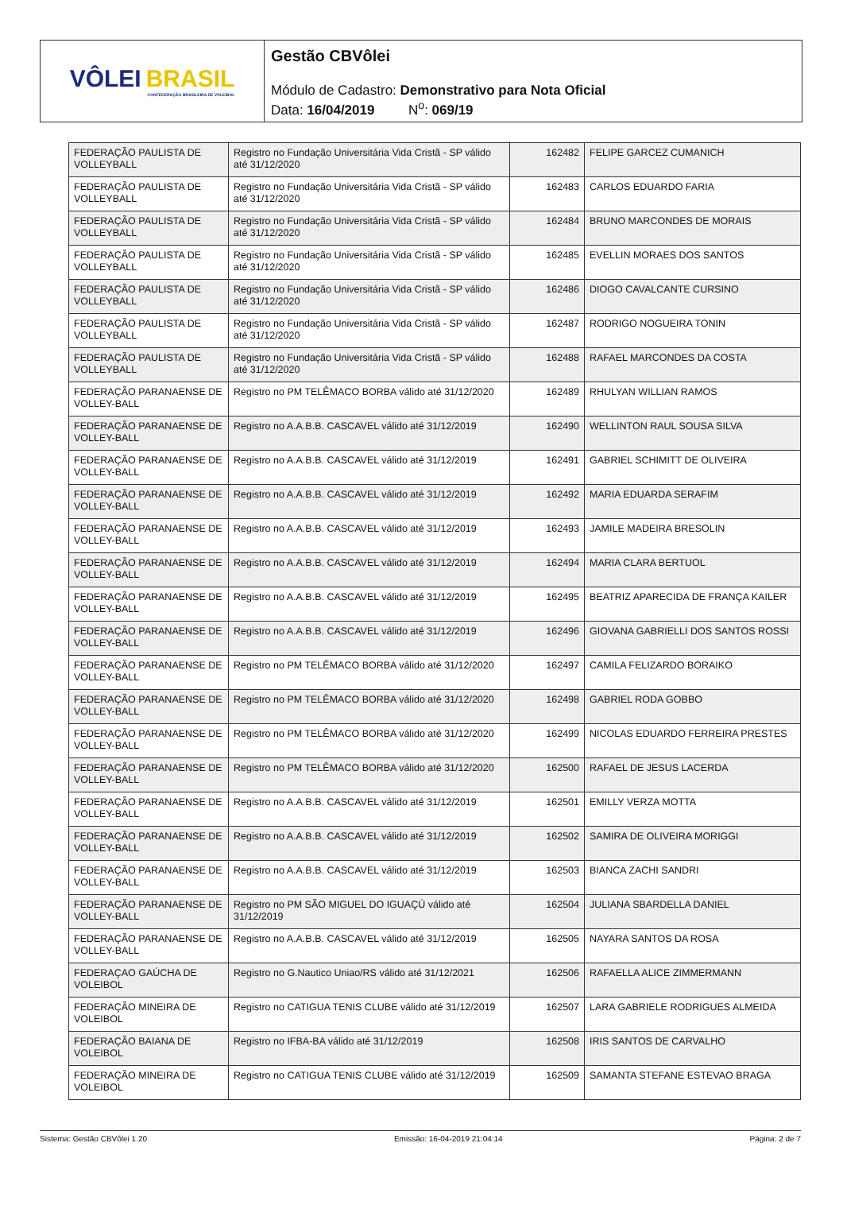VÔLEI BRASIL
CONFEDERAÇÃO BRASILEIRA DE VOLEIBOL
Gestão CBVôlei
Módulo de Cadastro: Demonstrativo para Nota Oficial
Data: 16/04/2019 N<sup>o</sup>: 069/19
| FEDERAÇÃO PAULISTA DE VOLLEYBALL | Registro no Fundação Universitária Vida Cristã - SP válido até 31/12/2020 | 162482 | FELIPE GARCEZ CUMANICH |
| FEDERAÇÃO PAULISTA DE VOLLEYBALL | Registro no Fundação Universitária Vida Cristã - SP válido até 31/12/2020 | 162483 | CARLOS EDUARDO FARIA |
| FEDERAÇÃO PAULISTA DE VOLLEYBALL | Registro no Fundação Universitária Vida Cristã - SP válido até 31/12/2020 | 162484 | BRUNO MARCONDES DE MORAIS |
| FEDERAÇÃO PAULISTA DE VOLLEYBALL | Registro no Fundação Universitária Vida Cristã - SP válido até 31/12/2020 | 162485 | EVELLIN MORAES DOS SANTOS |
| FEDERAÇÃO PAULISTA DE VOLLEYBALL | Registro no Fundação Universitária Vida Cristã - SP válido até 31/12/2020 | 162486 | DIOGO CAVALCANTE CURSINO |
| FEDERAÇÃO PAULISTA DE VOLLEYBALL | Registro no Fundação Universitária Vida Cristã - SP válido até 31/12/2020 | 162487 | RODRIGO NOGUEIRA TONIN |
| FEDERAÇÃO PAULISTA DE VOLLEYBALL | Registro no Fundação Universitária Vida Cristã - SP válido até 31/12/2020 | 162488 | RAFAEL MARCONDES DA COSTA |
| FEDERAÇÃO PARANAENSE DE VOLLEY-BALL | Registro no PM TELÊMACO BORBA válido até 31/12/2020 | 162489 | RHULYAN WILLIAN RAMOS |
| FEDERAÇÃO PARANAENSE DE VOLLEY-BALL | Registro no A.A.B.B. CASCAVEL válido até 31/12/2019 | 162490 | WELLINTON RAUL SOUSA SILVA |
| FEDERAÇÃO PARANAENSE DE VOLLEY-BALL | Registro no A.A.B.B. CASCAVEL válido até 31/12/2019 | 162491 | GABRIEL SCHIMITT DE OLIVEIRA |
| FEDERAÇÃO PARANAENSE DE VOLLEY-BALL | Registro no A.A.B.B. CASCAVEL válido até 31/12/2019 | 162492 | MARIA EDUARDA SERAFIM |
| FEDERAÇÃO PARANAENSE DE VOLLEY-BALL | Registro no A.A.B.B. CASCAVEL válido até 31/12/2019 | 162493 | JAMILE MADEIRA BRESOLIN |
| FEDERAÇÃO PARANAENSE DE VOLLEY-BALL | Registro no A.A.B.B. CASCAVEL válido até 31/12/2019 | 162494 | MARIA CLARA BERTUOL |
| FEDERAÇÃO PARANAENSE DE VOLLEY-BALL | Registro no A.A.B.B. CASCAVEL válido até 31/12/2019 | 162495 | BEATRIZ APARECIDA DE FRANÇA KAILER |
| FEDERAÇÃO PARANAENSE DE VOLLEY-BALL | Registro no A.A.B.B. CASCAVEL válido até 31/12/2019 | 162496 | GIOVANA GABRIELLI DOS SANTOS ROSSI |
| FEDERAÇÃO PARANAENSE DE VOLLEY-BALL | Registro no PM TELÊMACO BORBA válido até 31/12/2020 | 162497 | CAMILA FELIZARDO BORAIKO |
| FEDERAÇÃO PARANAENSE DE VOLLEY-BALL | Registro no PM TELÊMACO BORBA válido até 31/12/2020 | 162498 | GABRIEL RODA GOBBO |
| FEDERAÇÃO PARANAENSE DE VOLLEY-BALL | Registro no PM TELÊMACO BORBA válido até 31/12/2020 | 162499 | NICOLAS EDUARDO FERREIRA PRESTES |
| FEDERAÇÃO PARANAENSE DE VOLLEY-BALL | Registro no PM TELÊMACO BORBA válido até 31/12/2020 | 162500 | RAFAEL DE JESUS LACERDA |
| FEDERAÇÃO PARANAENSE DE VOLLEY-BALL | Registro no A.A.B.B. CASCAVEL válido até 31/12/2019 | 162501 | EMILLY VERZA MOTTA |
| FEDERAÇÃO PARANAENSE DE VOLLEY-BALL | Registro no A.A.B.B. CASCAVEL válido até 31/12/2019 | 162502 | SAMIRA DE OLIVEIRA MORIGGI |
| FEDERAÇÃO PARANAENSE DE VOLLEY-BALL | Registro no A.A.B.B. CASCAVEL válido até 31/12/2019 | 162503 | BIANCA ZACHI SANDRI |
| FEDERAÇÃO PARANAENSE DE VOLLEY-BALL | Registro no PM SÃO MIGUEL DO IGUAÇÚ válido até 31/12/2019 | 162504 | JULIANA SBARDELLA DANIEL |
| FEDERAÇÃO PARANAENSE DE VOLLEY-BALL | Registro no A.A.B.B. CASCAVEL válido até 31/12/2019 | 162505 | NAYARA SANTOS DA ROSA |
| FEDERAÇAO GAÚCHA DE VOLEIBOL | Registro no G.Nautico Uniao/RS válido até 31/12/2021 | 162506 | RAFAELLA ALICE ZIMMERMANN |
| FEDERAÇÃO MINEIRA DE VOLEIBOL | Registro no CATIGUA TENIS CLUBE válido até 31/12/2019 | 162507 | LARA GABRIELE RODRIGUES ALMEIDA |
| FEDERAÇÃO BAIANA DE VOLEIBOL | Registro no IFBA-BA válido até 31/12/2019 | 162508 | IRIS SANTOS DE CARVALHO |
| FEDERAÇÃO MINEIRA DE VOLEIBOL | Registro no CATIGUA TENIS CLUBE válido até 31/12/2019 | 162509 | SAMANTA STEFANE ESTEVAO BRAGA |
Sistema: Gestão CBVôlei 1.20 Emissão: 16-04-2019 21:04:14 Página: 2 de 7